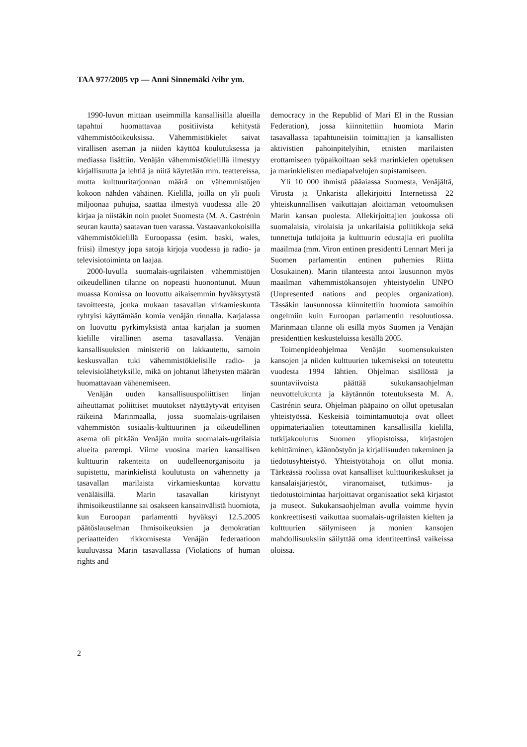TAA 977/2005 vp — Anni Sinnemäki /vihr ym.
1990-luvun mittaan useimmilla kansallisilla alueilla tapahtui huomattavaa positiivista kehitystä vähemmistöoikeuksissa. Vähemmistökielet saivat virallisen aseman ja niiden käyttöä koulutuksessa ja mediassa lisättiin. Venäjän vähemmistökielillä ilmestyy kirjallisuutta ja lehtiä ja niitä käytetään mm. teattereissa, mutta kulttuuritarjonnan määrä on vähemmistöjen kokoon nähden vähäinen. Kielillä, joilla on yli puoli miljoonaa puhujaa, saattaa ilmestyä vuodessa alle 20 kirjaa ja niistäkin noin puolet Suomesta (M. A. Castrénin seuran kautta) saatavan tuen varassa. Vastaavankokoisilla vähemmistökielillä Euroopassa (esim. baski, wales, friisi) ilmestyy jopa satoja kirjoja vuodessa ja radio- ja televisiotoiminta on laajaa.
2000-luvulla suomalais-ugrilaisten vähemmistöjen oikeudellinen tilanne on nopeasti huonontunut. Muun muassa Komissa on luovuttu aikaisemmin hyväksytystä tavoitteesta, jonka mukaan tasavallan virkamieskunta ryhtyisi käyttämään komia venäjän rinnalla. Karjalassa on luovuttu pyrkimyksistä antaa karjalan ja suomen kielille virallinen asema tasavallassa. Venäjän kansallisuuksien ministeriö on lakkautettu, samoin keskusvallan tuki vähemmistökielisille radio- ja televisiolähetyksille, mikä on johtanut lähetysten määrän huomattavaan vähenemiseen.
Venäjän uuden kansallisuuspoliittisen linjan aiheuttamat poliittiset muutokset näyttäytyvät erityisen räikeinä Marinmaalla, jossa suomalais-ugrilaisen vähemmistön sosiaalis-kulttuurinen ja oikeudellinen asema oli pitkään Venäjän muita suomalais-ugrilaisia alueita parempi. Viime vuosina marien kansallisen kulttuurin rakenteita on uudelleenorganisoitu ja supistettu, marinkielistä koulutusta on vähennetty ja tasavallan marilaista virkamieskuntaa korvattu venäläisillä. Marin tasavallan kiristynyt ihmisoikeustilanne sai osakseen kansainvälistä huomiota, kun Euroopan parlamentti hyväksyi 12.5.2005 päätöslauselman Ihmisoikeuksien ja demokratian periaatteiden rikkomisesta Venäjän federaatioon kuuluvassa Marin tasavallassa (Violations of human rights and
democracy in the Republid of Mari El in the Russian Federation), jossa kiinnitettiin huomiota Marin tasavallassa tapahtuneisiin toimittajien ja kansallisten aktivistien pahoinpitelyihin, etnisten marilaisten erottamiseen työpaikoiltaan sekä marinkielen opetuksen ja marinkielisten mediapalvelujen supistamiseen.
Yli 10 000 ihmistä pääaiassa Suomesta, Venäjältä, Virosta ja Unkarista allekirjoitti Internetissä 22 yhteiskunnallisen vaikuttajan aloittaman vetoomuksen Marin kansan puolesta. Allekirjoittajien joukossa oli suomalaisia, virolaisia ja unkarilaisia poliitikkoja sekä tunnettuja tutkijoita ja kulttuurin edustajia eri puolilta maailmaa (mm. Viron entinen presidentti Lennart Meri ja Suomen parlamentin entinen puhemies Riitta Uosukainen). Marin tilanteesta antoi lausunnon myös maailman vähemmistökansojen yhteistyöelin UNPO (Unpresented nations and peoples organization). Tässäkin lausunnossa kiinnitettiin huomiota samoihin ongelmiin kuin Euroopan parlamentin resoluutiossa. Marinmaan tilanne oli esillä myös Suomen ja Venäjän presidenttien keskusteluissa kesällä 2005.
Toimenpideohjelmaa Venäjän suomensukuisten kansojen ja niiden kulttuurien tukemiseksi on toteutettu vuodesta 1994 lähtien. Ohjelman sisällöstä ja suuntaviivoista päättää sukukansaohjelman neuvottelukunta ja käytännön toteutuksesta M. A. Castrénin seura. Ohjelman pääpaino on ollut opetusalan yhteistyössä. Keskeisiä toimintamuotoja ovat olleet oppimateriaalien toteuttaminen kansallisilla kielillä, tutkijakoulutus Suomen yliopistoissa, kirjastojen kehittäminen, käännöstyön ja kirjallisuuden tukeminen ja tiedotusyhteistyö. Yhteistyötahoja on ollut monia. Tärkeässä roolissa ovat kansalliset kulttuurikeskukset ja kansalaisjärjestöt, viranomaiset, tutkimus- ja tiedotustoimintaa harjoittavat organisaatiot sekä kirjastot ja museot. Sukukansaohjelman avulla voimme hyvin konkreettisesti vaikuttaa suomalais-ugrilaisten kielten ja kulttuurien säilymiseen ja monien kansojen mahdollisuuksiin säilyttää oma identiteettinsä vaikeissa oloissa.
2